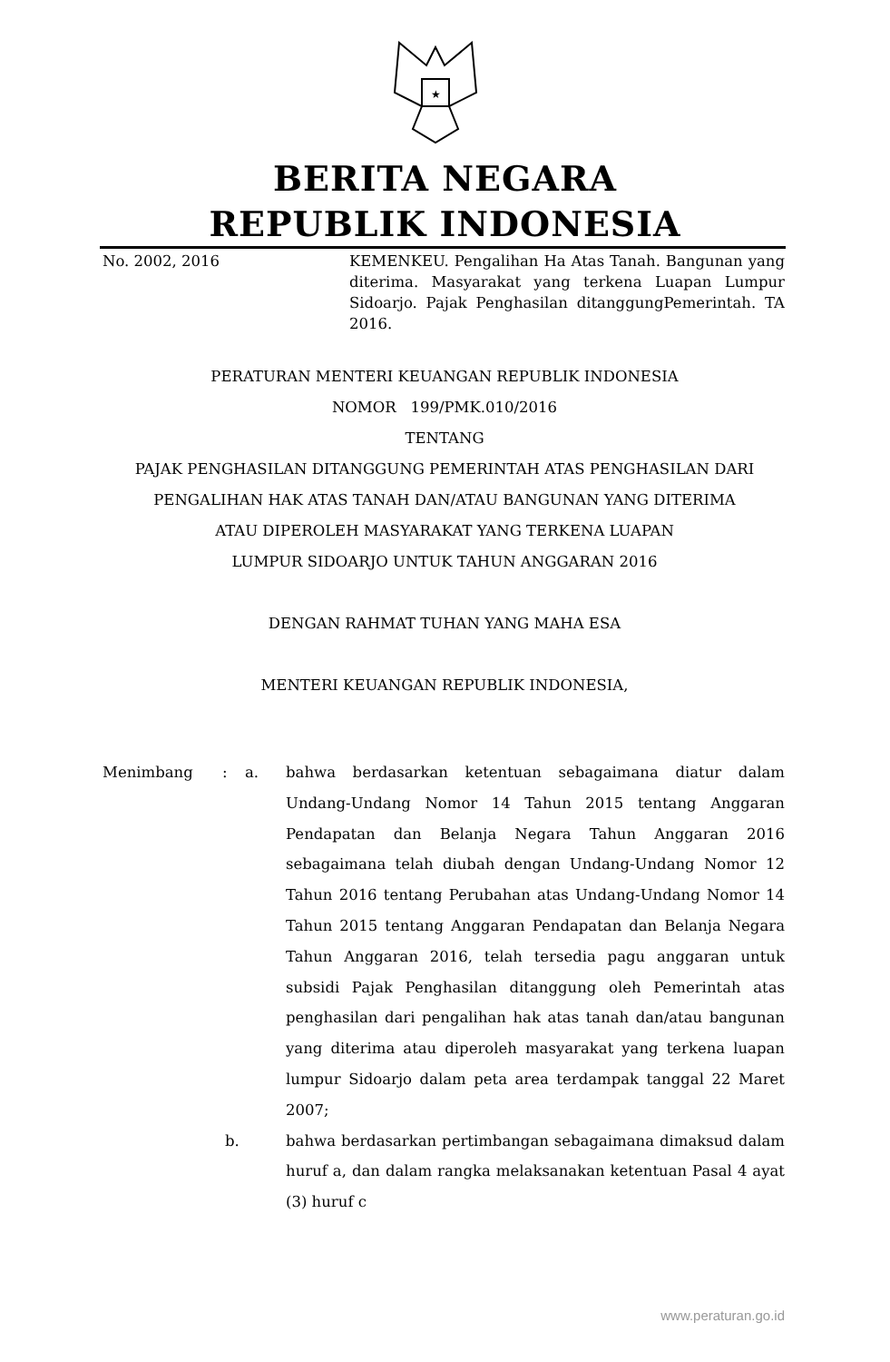★
BERITA NEGARA
REPUBLIK INDONESIA
No. 2002, 2016 KEMENKEU. Pengalihan Ha Atas Tanah. Bangunan yang diterima. Masyarakat yang terkena Luapan Lumpur Sidoarjo. Pajak Penghasilan ditanggungPemerintah. TA 2016.
PERATURAN MENTERI KEUANGAN REPUBLIK INDONESIA
NOMOR 199/PMK.010/2016
TENTANG
PAJAK PENGHASILAN DITANGGUNG PEMERINTAH ATAS PENGHASILAN DARI
PENGALIHAN HAK ATAS TANAH DAN/ATAU BANGUNAN YANG DITERIMA
ATAU DIPEROLEH MASYARAKAT YANG TERKENA LUAPAN
LUMPUR SIDOARJO UNTUK TAHUN ANGGARAN 2016
DENGAN RAHMAT TUHAN YANG MAHA ESA
MENTERI KEUANGAN REPUBLIK INDONESIA,
Menimbang : a. bahwa berdasarkan ketentuan sebagaimana diatur dalam Undang-Undang Nomor 14 Tahun 2015 tentang Anggaran Pendapatan dan Belanja Negara Tahun Anggaran 2016 sebagaimana telah diubah dengan Undang-Undang Nomor 12 Tahun 2016 tentang Perubahan atas Undang-Undang Nomor 14 Tahun 2015 tentang Anggaran Pendapatan dan Belanja Negara Tahun Anggaran 2016, telah tersedia pagu anggaran untuk subsidi Pajak Penghasilan ditanggung oleh Pemerintah atas penghasilan dari pengalihan hak atas tanah dan/atau bangunan yang diterima atau diperoleh masyarakat yang terkena luapan lumpur Sidoarjo dalam peta area terdampak tanggal 22 Maret 2007;
b. bahwa berdasarkan pertimbangan sebagaimana dimaksud dalam huruf a, dan dalam rangka melaksanakan ketentuan Pasal 4 ayat (3) huruf c
www.peraturan.go.id